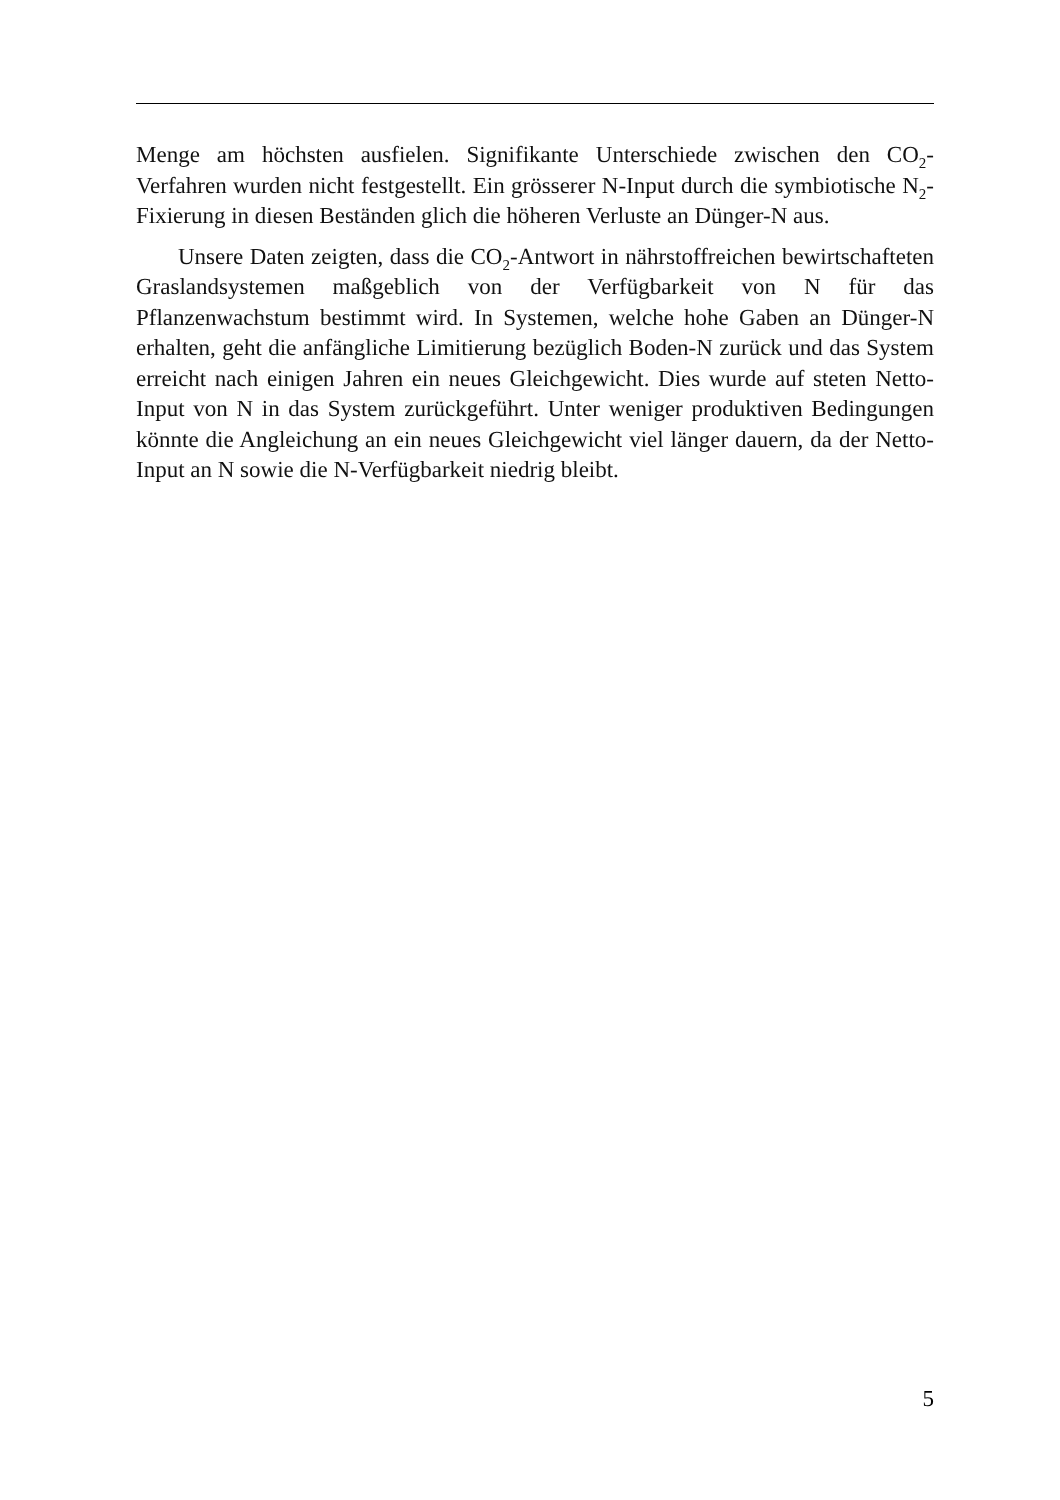Menge am höchsten ausfielen. Signifikante Unterschiede zwischen den CO<sub>2</sub>-Verfahren wurden nicht festgestellt. Ein grösserer N-Input durch die symbiotische N<sub>2</sub>-Fixierung in diesen Beständen glich die höheren Verluste an Dünger-N aus.
Unsere Daten zeigten, dass die CO<sub>2</sub>-Antwort in nährstoffreichen bewirtschafteten Graslandsystemen maßgeblich von der Verfügbarkeit von N für das Pflanzenwachstum bestimmt wird. In Systemen, welche hohe Gaben an Dünger-N erhalten, geht die anfängliche Limitierung bezüglich Boden-N zurück und das System erreicht nach einigen Jahren ein neues Gleichgewicht. Dies wurde auf steten Netto-Input von N in das System zurückgeführt. Unter weniger produktiven Bedingungen könnte die Angleichung an ein neues Gleichgewicht viel länger dauern, da der Netto-Input an N sowie die N-Verfügbarkeit niedrig bleibt.
5